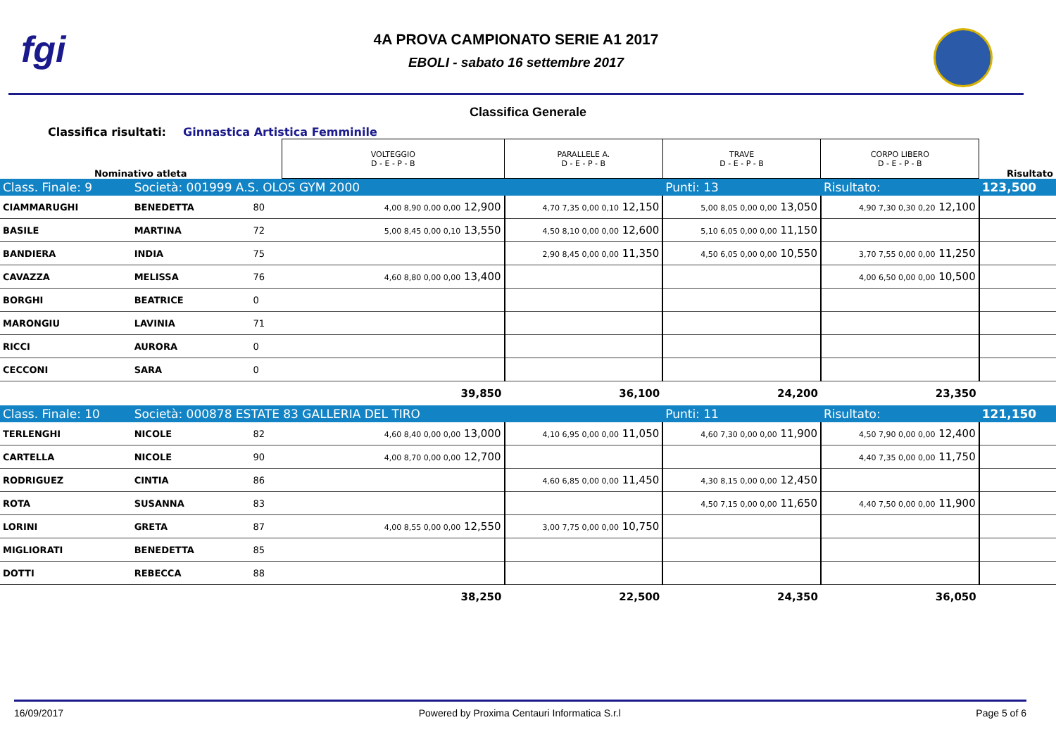fgi
4A PROVA CAMPIONATO SERIE A1 2017
EBOLI - sabato 16 settembre 2017
Classifica Generale
Classifica risultati: Ginnastica Artistica Femminile
| Nominativo atleta | | | VOLTEGGIO D - E - P - B | PARALLELE A. D - E - P - B | TRAVE D - E - P - B | CORPO LIBERO D - E - P - B | Risultato |
| Class. Finale: 9 | Società: 001999 A.S. OLOS GYM 2000 | | | | Punti: 13 | Risultato: | 123,500 |
| CIAMMARUGHI | BENEDETTA | 80 | 4,00 8,90 0,00 0,00 12,900 | 4,70 7,35 0,00 0,10 12,150 | 5,00 8,05 0,00 0,00 13,050 | 4,90 7,30 0,30 0,20 12,100 | |
| BASILE | MARTINA | 72 | 5,00 8,45 0,00 0,10 13,550 | 4,50 8,10 0,00 0,00 12,600 | 5,10 6,05 0,00 0,00 11,150 | | |
| BANDIERA | INDIA | 75 | | 2,90 8,45 0,00 0,00 11,350 | 4,50 6,05 0,00 0,00 10,550 | 3,70 7,55 0,00 0,00 11,250 | |
| CAVAZZA | MELISSA | 76 | 4,60 8,80 0,00 0,00 13,400 | | | 4,00 6,50 0,00 0,00 10,500 | |
| BORGHI | BEATRICE | 0 | | | | | |
| MARONGIU | LAVINIA | 71 | | | | | |
| RICCI | AURORA | 0 | | | | | |
| CECCONI | SARA | 0 | | | | | |
| | | | 39,850 | 36,100 | 24,200 | 23,350 | |
| Class. Finale: 10 | Società: 000878 ESTATE 83 GALLERIA DEL TIRO | | | | Punti: 11 | Risultato: | 121,150 |
| TERLENGHI | NICOLE | 82 | 4,60 8,40 0,00 0,00 13,000 | 4,10 6,95 0,00 0,00 11,050 | 4,60 7,30 0,00 0,00 11,900 | 4,50 7,90 0,00 0,00 12,400 | |
| CARTELLA | NICOLE | 90 | 4,00 8,70 0,00 0,00 12,700 | | | 4,40 7,35 0,00 0,00 11,750 | |
| RODRIGUEZ | CINTIA | 86 | | 4,60 6,85 0,00 0,00 11,450 | 4,30 8,15 0,00 0,00 12,450 | | |
| ROTA | SUSANNA | 83 | | | 4,50 7,15 0,00 0,00 11,650 | 4,40 7,50 0,00 0,00 11,900 | |
| LORINI | GRETA | 87 | 4,00 8,55 0,00 0,00 12,550 | 3,00 7,75 0,00 0,00 10,750 | | | |
| MIGLIORATI | BENEDETTA | 85 | | | | | |
| DOTTI | REBECCA | 88 | | | | | |
| | | | 38,250 | 22,500 | 24,350 | 36,050 | |
16/09/2017 Powered by Proxima Centauri Informatica S.r.l Page 5 of 6